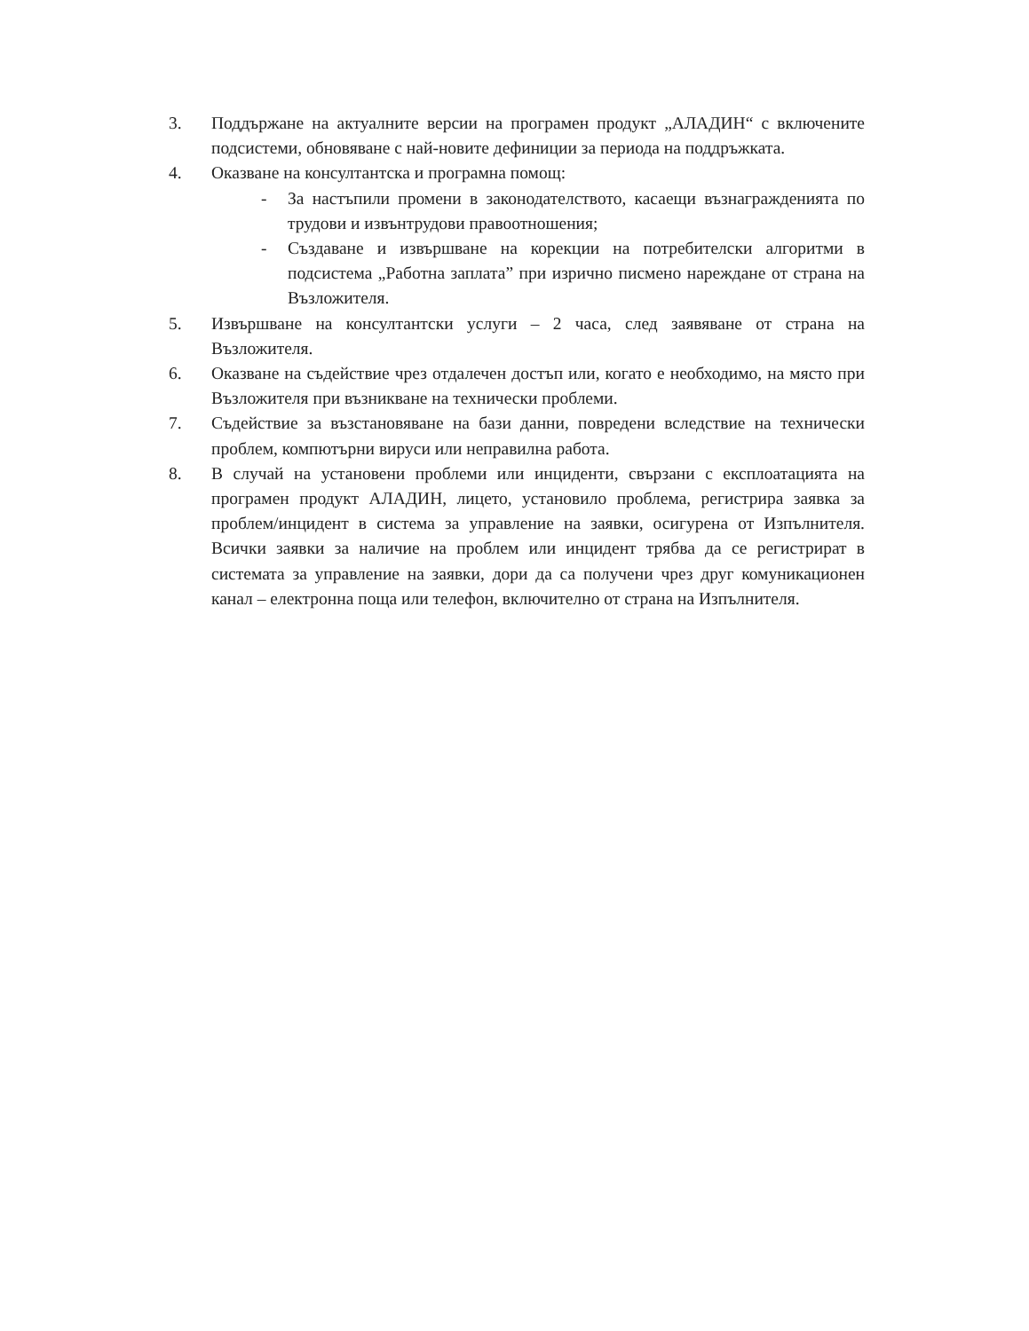3. Поддържане на актуалните версии на програмен продукт „АЛАДИН“ с включените подсистеми, обновяване с най-новите дефиниции за периода на поддръжката.
4. Оказване на консултантска и програмна помощ:
- За настъпили промени в законодателството, касаещи възнагражденията по трудови и извънтрудови правоотношения;
- Създаване и извършване на корекции на потребителски алгоритми в подсистема „Работна заплата” при изрично писмено нареждане от страна на Възложителя.
5. Извършване на консултантски услуги – 2 часа, след заявяване от страна на Възложителя.
6. Оказване на съдействие чрез отдалечен достъп или, когато е необходимо, на място при Възложителя при възникване на технически проблеми.
7. Съдействие за възстановяване на бази данни, повредени вследствие на технически проблем, компютърни вируси или неправилна работа.
8. В случай на установени проблеми или инциденти, свързани с експлоатацията на програмен продукт АЛАДИН, лицето, установило проблема, регистрира заявка за проблем/инцидент в система за управление на заявки, осигурена от Изпълнителя. Всички заявки за наличие на проблем или инцидент трябва да се регистрират в системата за управление на заявки, дори да са получени чрез друг комуникационен канал – електронна поща или телефон, включително от страна на Изпълнителя.